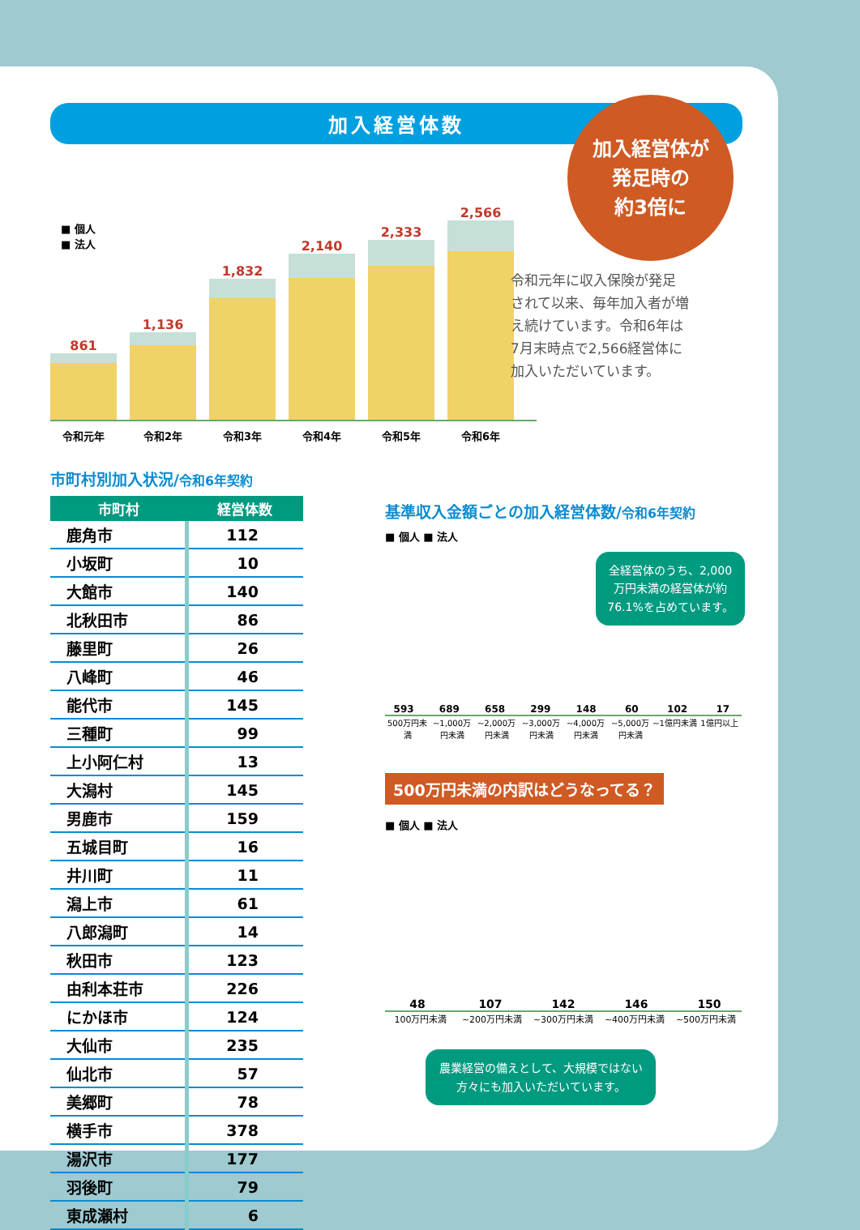加入経営体数
加入経営体が
発足時の
約3倍に
■ 個人
■ 法人
861
1,136
1,832
2,140
2,333
2,566
令和元年 令和2年 令和3年 令和4年 令和5年 令和6年
令和元年に収入保険が発足されて以来、毎年加入者が増え続けています。令和6年は7月末時点で2,566経営体に加入いただいています。
市町村別加入状況/令和6年契約
| 市町村 | 経営体数 |
| --- | --- |
| 鹿角市 | 112 |
| 小坂町 | 10 |
| 大館市 | 140 |
| 北秋田市 | 86 |
| 藤里町 | 26 |
| 八峰町 | 46 |
| 能代市 | 145 |
| 三種町 | 99 |
| 上小阿仁村 | 13 |
| 大潟村 | 145 |
| 男鹿市 | 159 |
| 五城目町 | 16 |
| 井川町 | 11 |
| 潟上市 | 61 |
| 八郎潟町 | 14 |
| 秋田市 | 123 |
| 由利本荘市 | 226 |
| にかほ市 | 124 |
| 大仙市 | 235 |
| 仙北市 | 57 |
| 美郷町 | 78 |
| 横手市 | 378 |
| 湯沢市 | 177 |
| 羽後町 | 79 |
| 東成瀬村 | 6 |
基準収入金額ごとの加入経営体数/令和6年契約
■ 個人 ■ 法人
全経営体のうち、2,000万円未満の経営体が約76.1%を占めています。
593
689
658
299
148
60
102
17
500万円未満 ~1,000万円未満 ~2,000万円未満 ~3,000万円未満 ~4,000万円未満 ~5,000万円未満 ~1億円未満 1億円以上
500万円未満の内訳はどうなってる？
■ 個人 ■ 法人
48
107
142
146
150
100万円未満 ~200万円未満 ~300万円未満 ~400万円未満 ~500万円未満
農業経営の備えとして、大規模ではない方々にも加入いただいています。